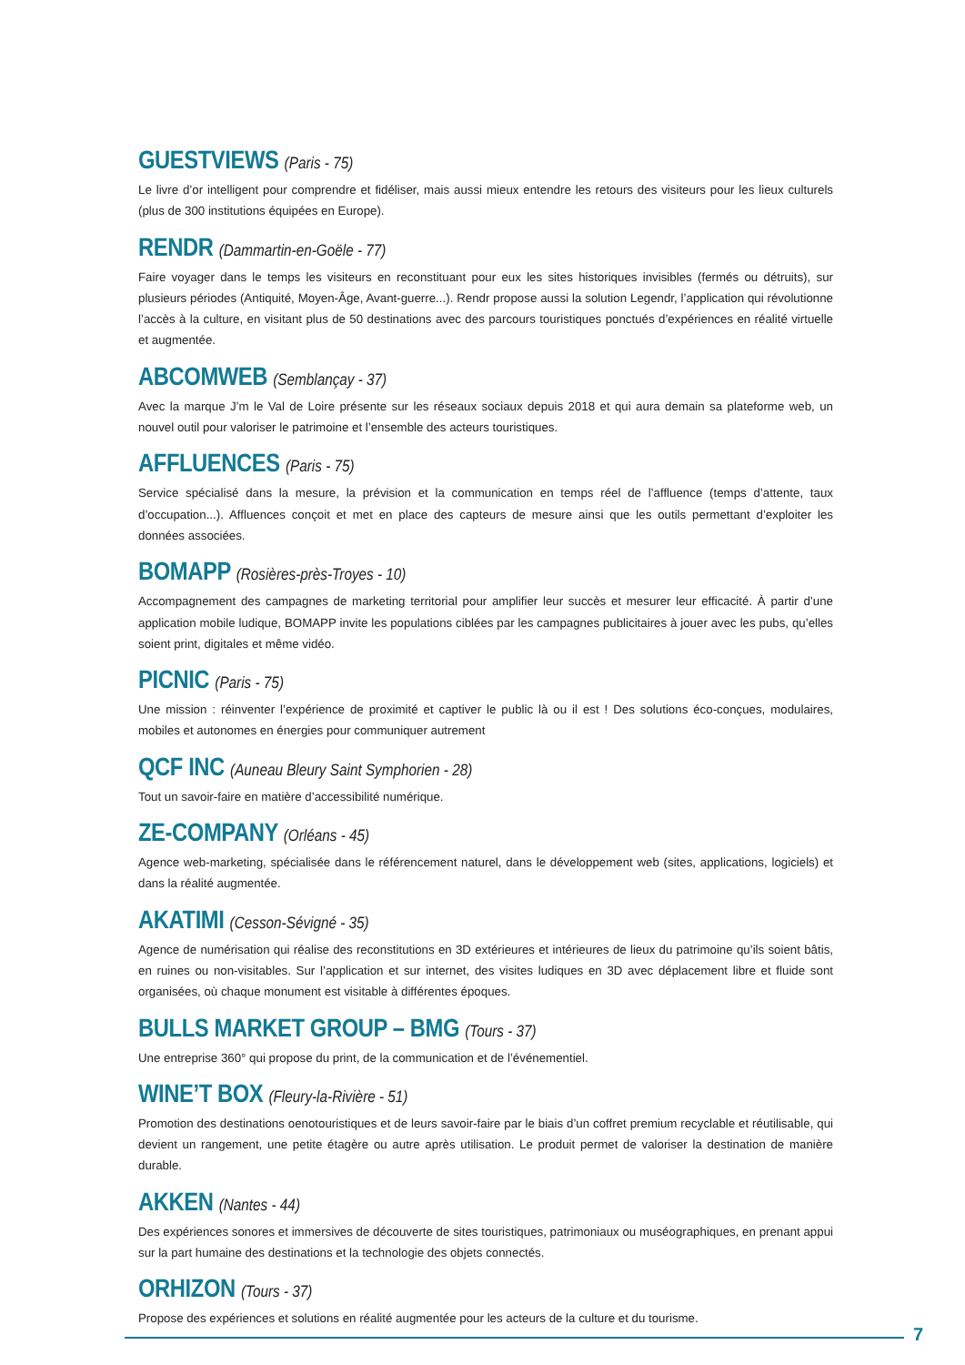GUESTVIEWS (Paris - 75)
Le livre d’or intelligent pour comprendre et fidéliser, mais aussi mieux entendre les retours des visiteurs pour les lieux culturels (plus de 300 institutions équipées en Europe).
RENDR (Dammartin-en-Goële - 77)
Faire voyager dans le temps les visiteurs en reconstituant pour eux les sites historiques invisibles (fermés ou détruits), sur plusieurs périodes (Antiquité, Moyen-Âge, Avant-guerre...). Rendr propose aussi la solution Legendr, l’application qui révolutionne l’accès à la culture, en visitant plus de 50 destinations avec des parcours touristiques ponctués d’expériences en réalité virtuelle et augmentée.
ABCOMWEB (Semblançay - 37)
Avec la marque J’m le Val de Loire présente sur les réseaux sociaux depuis 2018 et qui aura demain sa plateforme web, un nouvel outil pour valoriser le patrimoine et l’ensemble des acteurs touristiques.
AFFLUENCES (Paris - 75)
Service spécialisé dans la mesure, la prévision et la communication en temps réel de l’affluence (temps d’attente, taux d’occupation...). Affluences conçoit et met en place des capteurs de mesure ainsi que les outils permettant d’exploiter les données associées.
BOMAPP (Rosières-près-Troyes - 10)
Accompagnement des campagnes de marketing territorial pour amplifier leur succès et mesurer leur efficacité. À partir d’une application mobile ludique, BOMAPP invite les populations ciblées par les campagnes publicitaires à jouer avec les pubs, qu’elles soient print, digitales et même vidéo.
PICNIC (Paris - 75)
Une mission : réinventer l’expérience de proximité et captiver le public là ou il est ! Des solutions éco-conçues, modulaires, mobiles et autonomes en énergies pour communiquer autrement
QCF INC (Auneau Bleury Saint Symphorien - 28)
Tout un savoir-faire en matière d’accessibilité numérique.
ZE-COMPANY (Orléans - 45)
Agence web-marketing, spécialisée dans le référencement naturel, dans le développement web (sites, applications, logiciels) et dans la réalité augmentée.
AKATIMI (Cesson-Sévigné - 35)
Agence de numérisation qui réalise des reconstitutions en 3D extérieures et intérieures de lieux du patrimoine qu’ils soient bâtis, en ruines ou non-visitables. Sur l’application et sur internet, des visites ludiques en 3D avec déplacement libre et fluide sont organisées, où chaque monument est visitable à différentes époques.
BULLS MARKET GROUP – BMG (Tours - 37)
Une entreprise 360° qui propose du print, de la communication et de l’événementiel.
WINE’T BOX (Fleury-la-Rivière - 51)
Promotion des destinations oenotouristiques et de leurs savoir-faire par le biais d’un coffret premium recyclable et réutilisable, qui devient un rangement, une petite étagère ou autre après utilisation. Le produit permet de valoriser la destination de manière durable.
AKKEN (Nantes - 44)
Des expériences sonores et immersives de découverte de sites touristiques, patrimoniaux ou muséographiques, en prenant appui sur la part humaine des destinations et la technologie des objets connectés.
ORHIZON (Tours - 37)
Propose des expériences et solutions en réalité augmentée pour les acteurs de la culture et du tourisme.
7